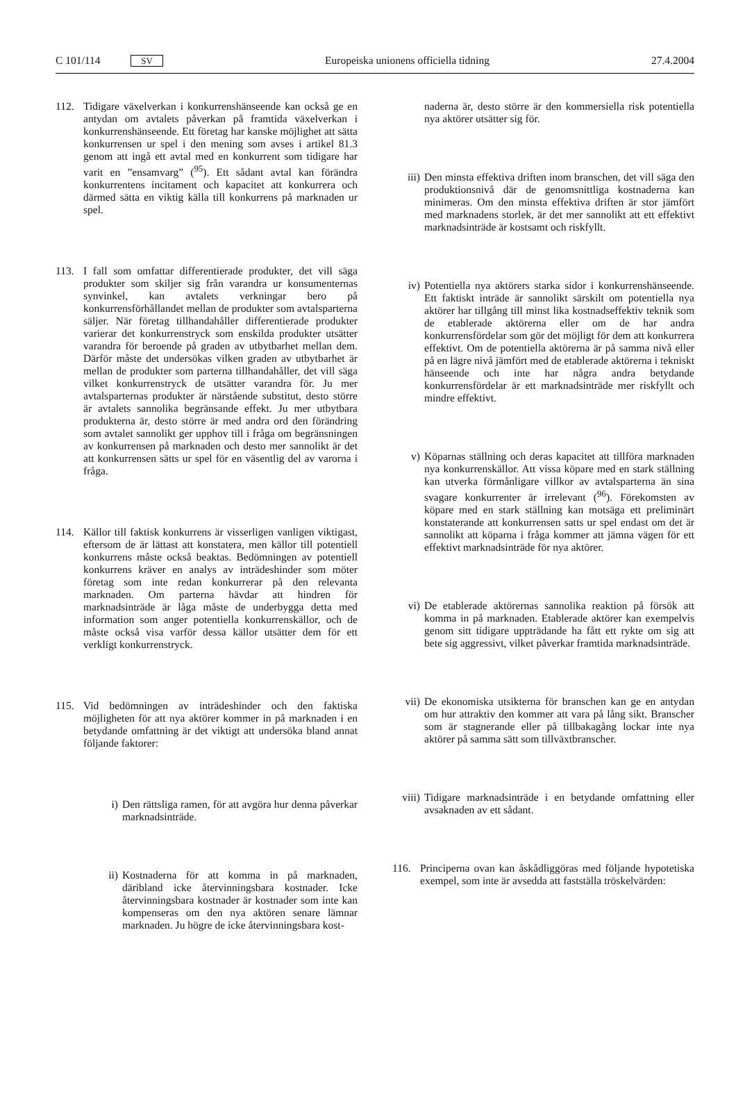C 101/114 SV Europeiska unionens officiella tidning 27.4.2004
112. Tidigare växelverkan i konkurrenshänseende kan också ge en antydan om avtalets påverkan på framtida växelverkan i konkurrenshänseende. Ett företag har kanske möjlighet att sätta konkurrensen ur spel i den mening som avses i artikel 81.3 genom att ingå ett avtal med en konkurrent som tidigare har varit en ”ensamvarg” (<sup>95</sup>). Ett sådant avtal kan förändra konkurrentens incitament och kapacitet att konkurrera och därmed sätta en viktig källa till konkurrens på marknaden ur spel.
113. I fall som omfattar differentierade produkter, det vill säga produkter som skiljer sig från varandra ur konsumenternas synvinkel, kan avtalets verkningar bero på konkurrensförhållandet mellan de produkter som avtalsparterna säljer. När företag tillhandahåller differentierade produkter varierar det konkurrenstryck som enskilda produkter utsätter varandra för beroende på graden av utbytbarhet mellan dem. Därför måste det undersökas vilken graden av utbytbarhet är mellan de produkter som parterna tillhandahåller, det vill säga vilket konkurrenstryck de utsätter varandra för. Ju mer avtalsparternas produkter är närstående substitut, desto större är avtalets sannolika begränsande effekt. Ju mer utbytbara produkterna är, desto större är med andra ord den förändring som avtalet sannolikt ger upphov till i fråga om begränsningen av konkurrensen på marknaden och desto mer sannolikt är det att konkurrensen sätts ur spel för en väsentlig del av varorna i fråga.
114. Källor till faktisk konkurrens är visserligen vanligen viktigast, eftersom de är lättast att konstatera, men källor till potentiell konkurrens måste också beaktas. Bedömningen av potentiell konkurrens kräver en analys av inträdeshinder som möter företag som inte redan konkurrerar på den relevanta marknaden. Om parterna hävdar att hindren för marknadsinträde är låga måste de underbygga detta med information som anger potentiella konkurrenskällor, och de måste också visa varför dessa källor utsätter dem för ett verkligt konkurrenstryck.
115. Vid bedömningen av inträdeshinder och den faktiska möjligheten för att nya aktörer kommer in på marknaden i en betydande omfattning är det viktigt att undersöka bland annat följande faktorer:
i) Den rättsliga ramen, för att avgöra hur denna påverkar marknadsinträde.
ii) Kostnaderna för att komma in på marknaden, däribland icke återvinningsbara kostnader. Icke återvinningsbara kostnader är kostnader som inte kan kompenseras om den nya aktören senare lämnar marknaden. Ju högre de icke återvinningsbara kost-
naderna är, desto större är den kommersiella risk potentiella nya aktörer utsätter sig för.
iii) Den minsta effektiva driften inom branschen, det vill säga den produktionsnivå där de genomsnittliga kostnaderna kan minimeras. Om den minsta effektiva driften är stor jämfört med marknadens storlek, är det mer sannolikt att ett effektivt marknadsinträde är kostsamt och riskfyllt.
iv) Potentiella nya aktörers starka sidor i konkurrenshänseende. Ett faktiskt inträde är sannolikt särskilt om potentiella nya aktörer har tillgång till minst lika kostnadseffektiv teknik som de etablerade aktörerna eller om de har andra konkurrensfördelar som gör det möjligt för dem att konkurrera effektivt. Om de potentiella aktörerna är på samma nivå eller på en lägre nivå jämfört med de etablerade aktörerna i tekniskt hänseende och inte har några andra betydande konkurrensfördelar är ett marknadsinträde mer riskfyllt och mindre effektivt.
v) Köparnas ställning och deras kapacitet att tillföra marknaden nya konkurrenskällor. Att vissa köpare med en stark ställning kan utverka förmånligare villkor av avtalsparterna än sina svagare konkurrenter är irrelevant (<sup>96</sup>). Förekomsten av köpare med en stark ställning kan motsäga ett preliminärt konstaterande att konkurrensen satts ur spel endast om det är sannolikt att köparna i fråga kommer att jämna vägen för ett effektivt marknadsinträde för nya aktörer.
vi) De etablerade aktörernas sannolika reaktion på försök att komma in på marknaden. Etablerade aktörer kan exempelvis genom sitt tidigare uppträdande ha fått ett rykte om sig att bete sig aggressivt, vilket påverkar framtida marknadsinträde.
vii) De ekonomiska utsikterna för branschen kan ge en antydan om hur attraktiv den kommer att vara på lång sikt. Branscher som är stagnerande eller på tillbakagång lockar inte nya aktörer på samma sätt som tillväxtbranscher.
viii)
Tidigare marknadsinträde i en betydande omfattning eller avsaknaden av ett sådant.
116. Principerna ovan kan åskådliggöras med följande hypotetiska exempel, som inte är avsedda att fastställa tröskelvärden: